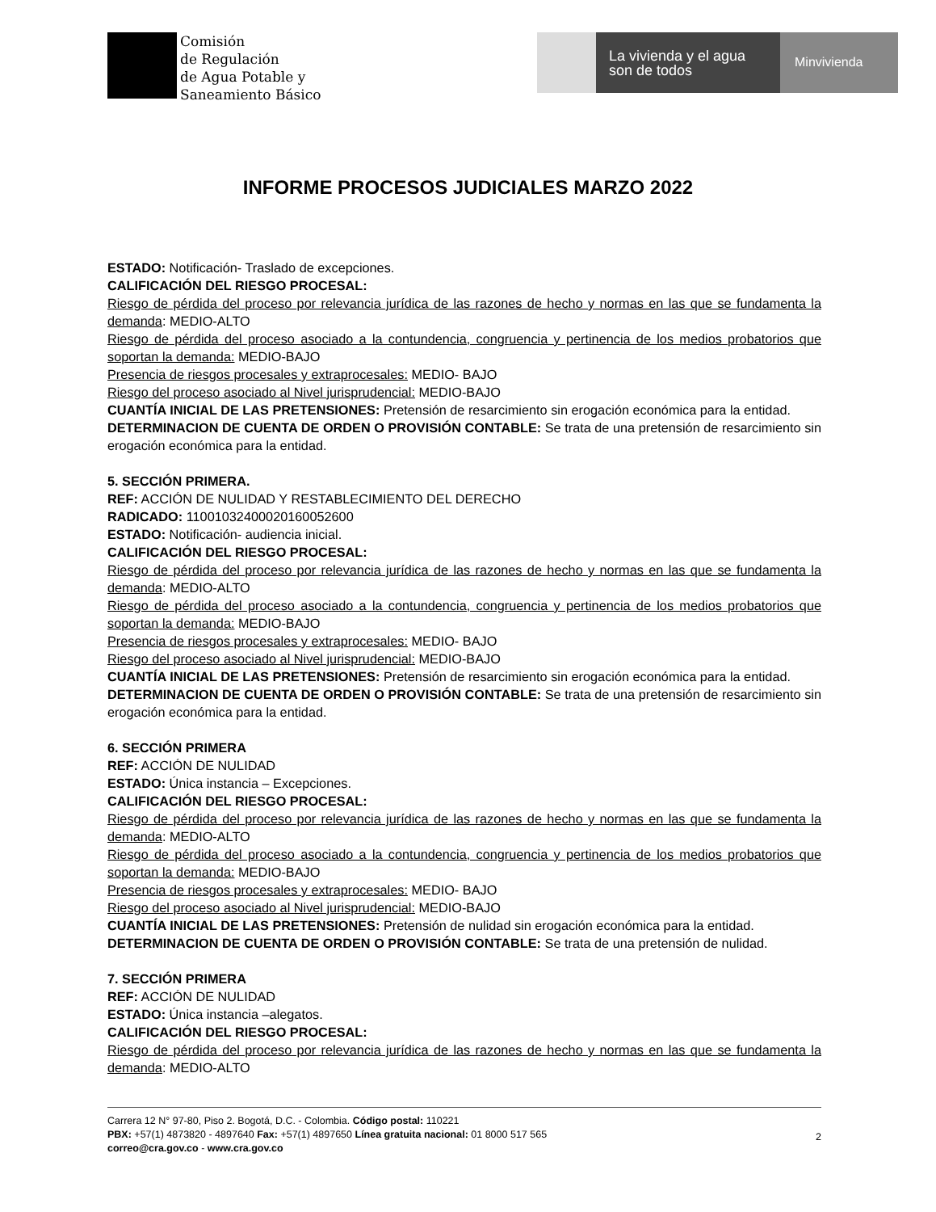Comisión
de Regulación
de Agua Potable y
Saneamiento Básico
La vivienda y el agua
son de todos
Minvivienda
INFORME PROCESOS JUDICIALES MARZO 2022
ESTADO: Notificación- Traslado de excepciones.
CALIFICACIÓN DEL RIESGO PROCESAL:
Riesgo de pérdida del proceso por relevancia jurídica de las razones de hecho y normas en las que se fundamenta la demanda: MEDIO-ALTO
Riesgo de pérdida del proceso asociado a la contundencia, congruencia y pertinencia de los medios probatorios que soportan la demanda: MEDIO-BAJO
Presencia de riesgos procesales y extraprocesales: MEDIO- BAJO
Riesgo del proceso asociado al Nivel jurisprudencial: MEDIO-BAJO
CUANTÍA INICIAL DE LAS PRETENSIONES: Pretensión de resarcimiento sin erogación económica para la entidad.
DETERMINACION DE CUENTA DE ORDEN O PROVISIÓN CONTABLE: Se trata de una pretensión de resarcimiento sin erogación económica para la entidad.
5. SECCIÓN PRIMERA.
REF: ACCIÓN DE NULIDAD Y RESTABLECIMIENTO DEL DERECHO
RADICADO: 11001032400020160052600
ESTADO: Notificación- audiencia inicial.
CALIFICACIÓN DEL RIESGO PROCESAL:
Riesgo de pérdida del proceso por relevancia jurídica de las razones de hecho y normas en las que se fundamenta la demanda: MEDIO-ALTO
Riesgo de pérdida del proceso asociado a la contundencia, congruencia y pertinencia de los medios probatorios que soportan la demanda: MEDIO-BAJO
Presencia de riesgos procesales y extraprocesales: MEDIO- BAJO
Riesgo del proceso asociado al Nivel jurisprudencial: MEDIO-BAJO
CUANTÍA INICIAL DE LAS PRETENSIONES: Pretensión de resarcimiento sin erogación económica para la entidad.
DETERMINACION DE CUENTA DE ORDEN O PROVISIÓN CONTABLE: Se trata de una pretensión de resarcimiento sin erogación económica para la entidad.
6. SECCIÓN PRIMERA
REF: ACCIÓN DE NULIDAD
ESTADO: Única instancia – Excepciones.
CALIFICACIÓN DEL RIESGO PROCESAL:
Riesgo de pérdida del proceso por relevancia jurídica de las razones de hecho y normas en las que se fundamenta la demanda: MEDIO-ALTO
Riesgo de pérdida del proceso asociado a la contundencia, congruencia y pertinencia de los medios probatorios que soportan la demanda: MEDIO-BAJO
Presencia de riesgos procesales y extraprocesales: MEDIO- BAJO
Riesgo del proceso asociado al Nivel jurisprudencial: MEDIO-BAJO
CUANTÍA INICIAL DE LAS PRETENSIONES: Pretensión de nulidad sin erogación económica para la entidad.
DETERMINACION DE CUENTA DE ORDEN O PROVISIÓN CONTABLE: Se trata de una pretensión de nulidad.
7. SECCIÓN PRIMERA
REF: ACCIÓN DE NULIDAD
ESTADO: Única instancia –alegatos.
CALIFICACIÓN DEL RIESGO PROCESAL:
Riesgo de pérdida del proceso por relevancia jurídica de las razones de hecho y normas en las que se fundamenta la demanda: MEDIO-ALTO
Carrera 12 N° 97-80, Piso 2. Bogotá, D.C. - Colombia. Código postal: 110221
PBX: +57(1) 4873820 - 4897640 Fax: +57(1) 4897650 Línea gratuita nacional: 01 8000 517 565
correo@cra.gov.co - www.cra.gov.co
2